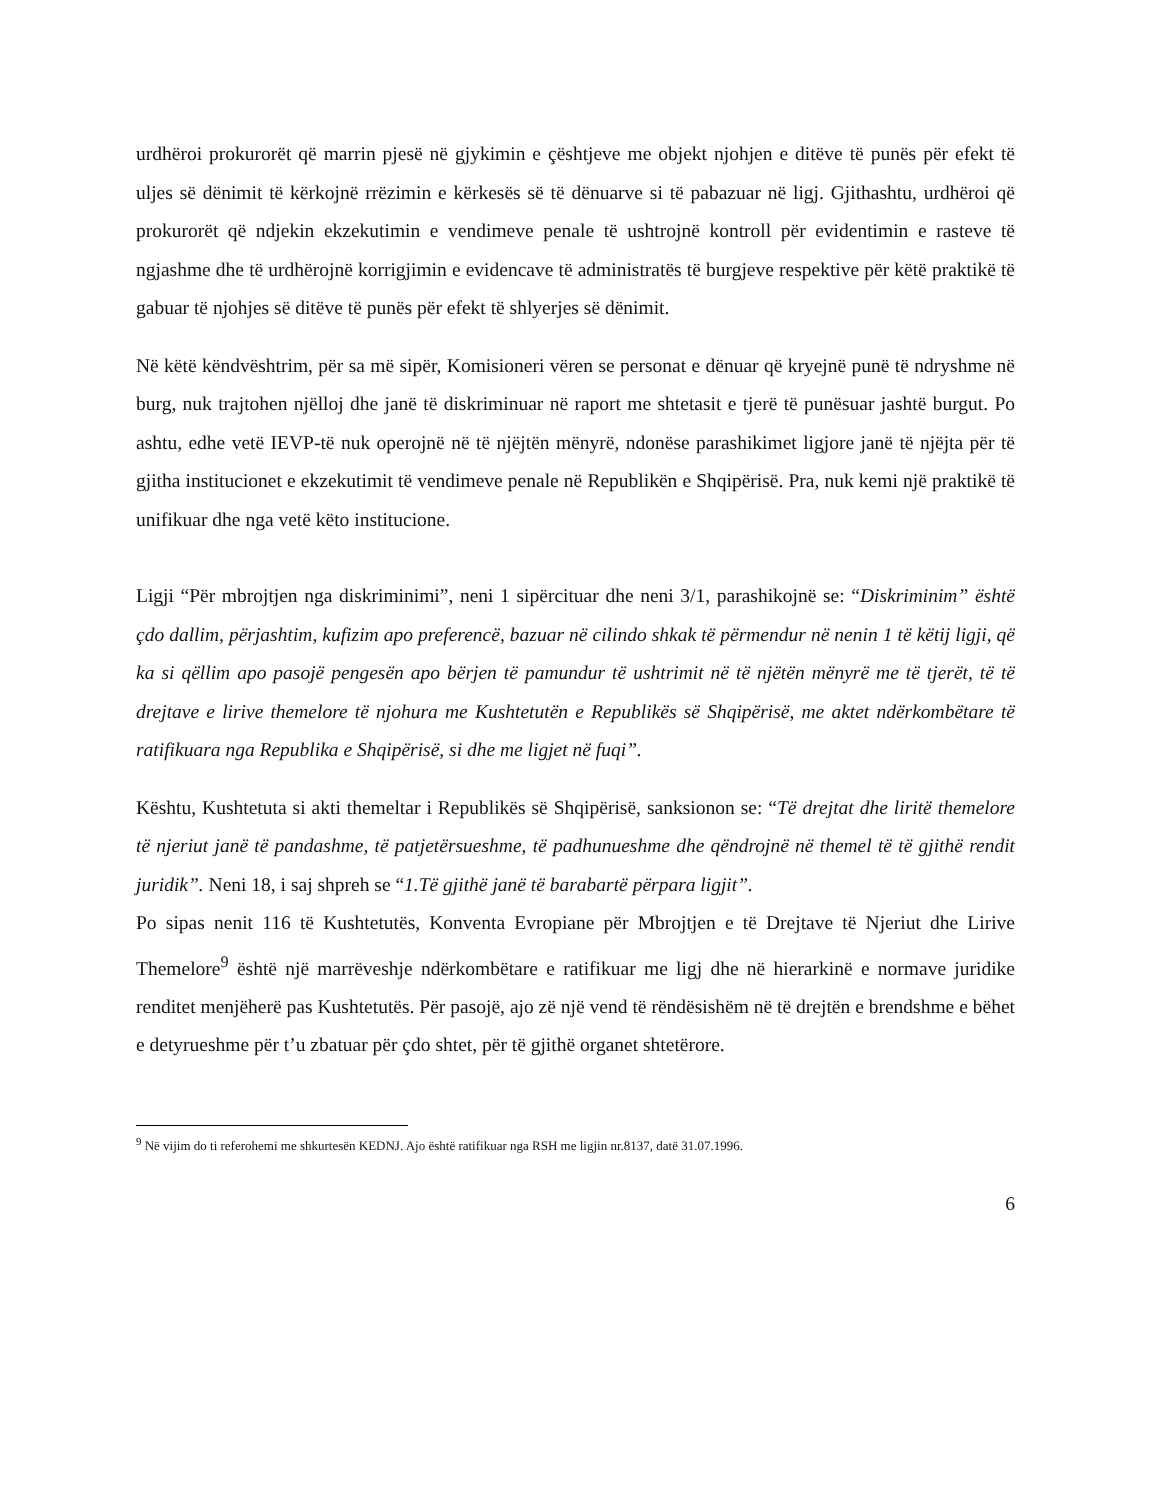urdhëroi prokurorët që marrin pjesë në gjykimin e çështjeve me objekt njohjen e ditëve të punës për efekt të uljes së dënimit të kërkojnë rrëzimin e kërkesës së të dënuarve si të pabazuar në ligj. Gjithashtu, urdhëroi që prokurorët që ndjekin ekzekutimin e vendimeve penale të ushtrojnë kontroll për evidentimin e rasteve të ngjashme dhe të urdhërojnë korrigjimin e evidencave të administratës të burgjeve respektive për këtë praktikë të gabuar të njohjes së ditëve të punës për efekt të shlyerjes së dënimit.
Në këtë këndvështrim, për sa më sipër, Komisioneri vëren se personat e dënuar që kryejnë punë të ndryshme në burg, nuk trajtohen njëlloj dhe janë të diskriminuar në raport me shtetasit e tjerë të punësuar jashtë burgut. Po ashtu, edhe vetë IEVP-të nuk operojnë në të njëjtën mënyrë, ndonëse parashikimet ligjore janë të njëjta për të gjitha institucionet e ekzekutimit të vendimeve penale në Republikën e Shqipërisë. Pra, nuk kemi një praktikë të unifikuar dhe nga vetë këto institucione.
Ligji “Për mbrojtjen nga diskriminimi”, neni 1 sipërcituar dhe neni 3/1, parashikojnë se: “Diskriminim” është çdo dallim, përjashtim, kufizim apo preferencë, bazuar në cilindo shkak të përmendur në nenin 1 të këtij ligji, që ka si qëllim apo pasojë pengesën apo bërjen të pamundur të ushtrimit në të njëtën mënyrë me të tjerët, të të drejtave e lirive themelore të njohura me Kushtetutën e Republikës së Shqipërisë, me aktet ndërkombëtare të ratifikuara nga Republika e Shqipërisë, si dhe me ligjet në fuqi”.
Kështu, Kushtetuta si akti themeltar i Republikës së Shqipërisë, sanksionon se: “Të drejtat dhe liritë themelore të njeriut janë të pandashme, të patjetërsueshme, të padhunueshme dhe qëndrojnë në themel të të gjithë rendit juridik”. Neni 18, i saj shpreh se “1.Të gjithë janë të barabartë përpara ligjit”.
Po sipas nenit 116 të Kushtetutës, Konventa Evropiane për Mbrojtjen e të Drejtave të Njeriut dhe Lirive Themelore<sup>9</sup> është një marrëveshje ndërkombëtare e ratifikuar me ligj dhe në hierarkinë e normave juridike renditet menjëherë pas Kushtetutës. Për pasojë, ajo zë një vend të rëndësishëm në të drejtën e brendshme e bëhet e detyrueshme për t’u zbatuar për çdo shtet, për të gjithë organet shtetërore.
<sup>9</sup> Në vijim do ti referohemi me shkurtesën KEDNJ. Ajo është ratifikuar nga RSH me ligjin nr.8137, datë 31.07.1996.
6